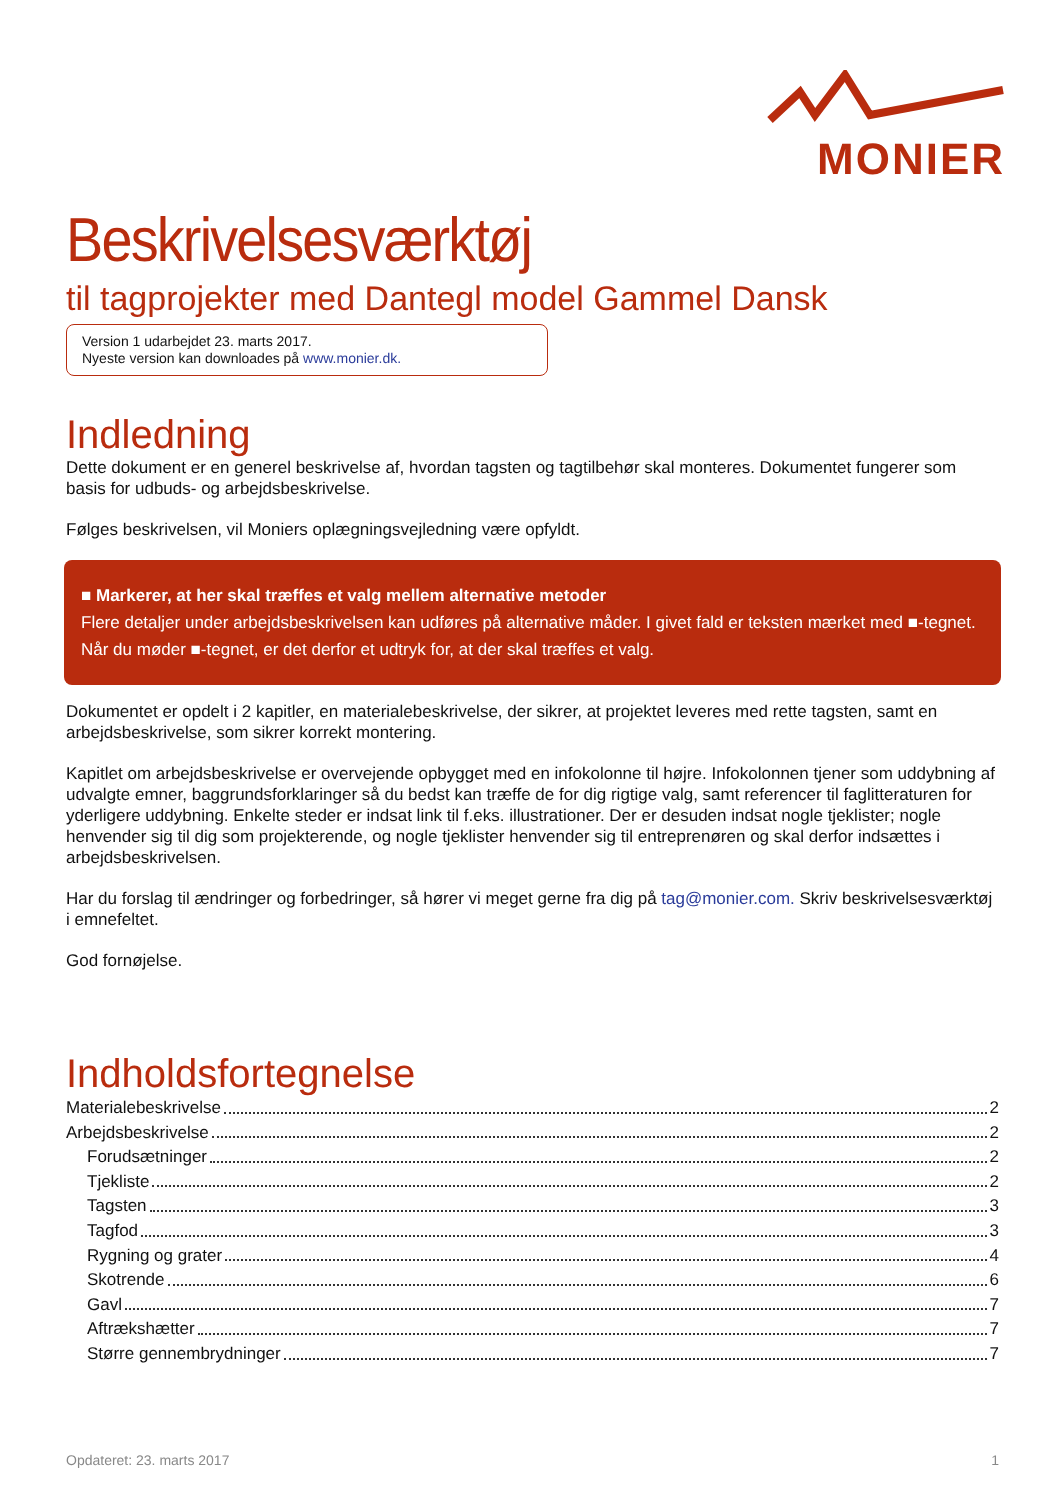MONIER
Beskrivelsesværktøj
til tagprojekter med Dantegl model Gammel Dansk
Version 1 udarbejdet 23. marts 2017.
Nyeste version kan downloades på www.monier.dk.
Indledning
Dette dokument er en generel beskrivelse af, hvordan tagsten og tagtilbehør skal monteres. Dokumentet fungerer som basis for udbuds- og arbejdsbeskrivelse.
Følges beskrivelsen, vil Moniers oplægningsvejledning være opfyldt.
■ Markerer, at her skal træffes et valg mellem alternative metoder
Flere detaljer under arbejdsbeskrivelsen kan udføres på alternative måder. I givet fald er teksten mærket med ■-tegnet. Når du møder ■-tegnet, er det derfor et udtryk for, at der skal træffes et valg.
Dokumentet er opdelt i 2 kapitler, en materialebeskrivelse, der sikrer, at projektet leveres med rette tagsten, samt en arbejdsbeskrivelse, som sikrer korrekt montering.
Kapitlet om arbejdsbeskrivelse er overvejende opbygget med en infokolonne til højre. Infokolonnen tjener som uddybning af udvalgte emner, baggrundsforklaringer så du bedst kan træffe de for dig rigtige valg, samt referencer til faglitteraturen for yderligere uddybning. Enkelte steder er indsat link til f.eks. illustrationer. Der er desuden indsat nogle tjeklister; nogle henvender sig til dig som projekterende, og nogle tjeklister henvender sig til entreprenøren og skal derfor indsættes i arbejdsbeskrivelsen.
Har du forslag til ændringer og forbedringer, så hører vi meget gerne fra dig på tag@monier.com. Skriv beskrivelsesværktøj i emnefeltet.
God fornøjelse.
Indholdsfortegnelse
Materialebeskrivelse 2
Arbejdsbeskrivelse 2
Forudsætninger 2
Tjekliste 2
Tagsten 3
Tagfod 3
Rygning og grater 4
Skotrende 6
Gavl 7
Aftrækshætter 7
Større gennembrydninger 7
Opdateret: 23. marts 2017 1